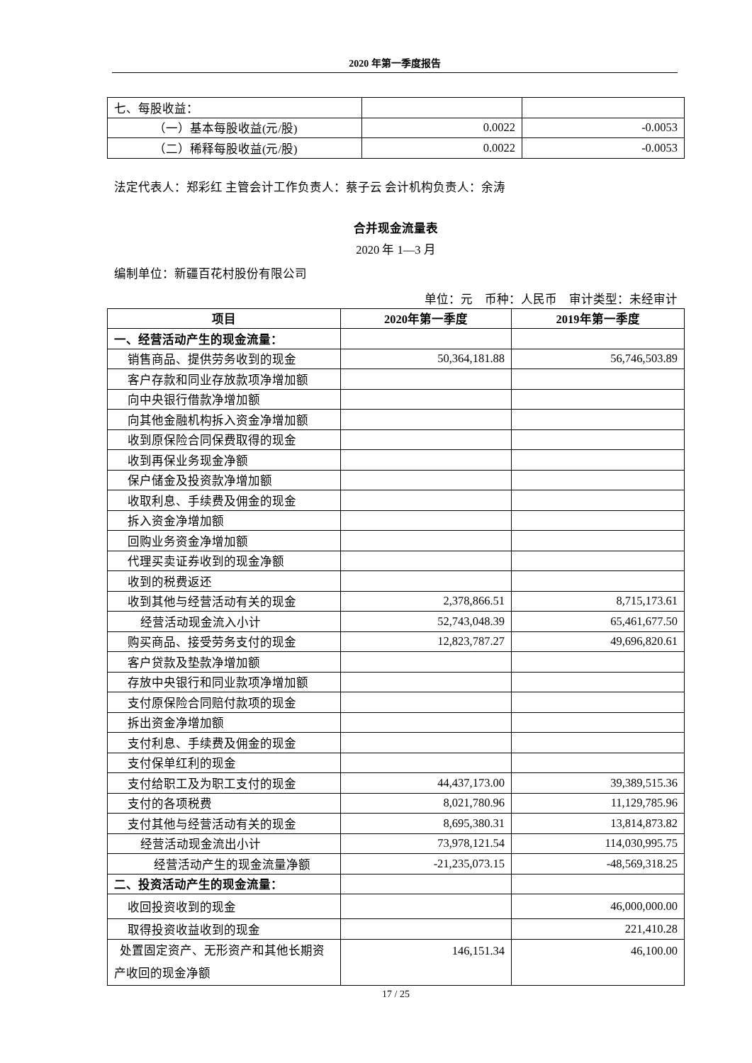2020 年第一季度报告
| 七、每股收益： | | |
| （一）基本每股收益(元/股) | 0.0022 | -0.0053 |
| （二）稀释每股收益(元/股) | 0.0022 | -0.0053 |
法定代表人：郑彩红 主管会计工作负责人：蔡子云 会计机构负责人：余涛
合并现金流量表
2020 年 1—3 月
编制单位：新疆百花村股份有限公司
单位：元　币种：人民币　审计类型：未经审计
| 项目 | 2020年第一季度 | 2019年第一季度 |
| --- | --- | --- |
| 一、经营活动产生的现金流量： | | |
| 销售商品、提供劳务收到的现金 | 50,364,181.88 | 56,746,503.89 |
| 客户存款和同业存放款项净增加额 | | |
| 向中央银行借款净增加额 | | |
| 向其他金融机构拆入资金净增加额 | | |
| 收到原保险合同保费取得的现金 | | |
| 收到再保业务现金净额 | | |
| 保户储金及投资款净增加额 | | |
| 收取利息、手续费及佣金的现金 | | |
| 拆入资金净增加额 | | |
| 回购业务资金净增加额 | | |
| 代理买卖证券收到的现金净额 | | |
| 收到的税费返还 | | |
| 收到其他与经营活动有关的现金 | 2,378,866.51 | 8,715,173.61 |
| 经营活动现金流入小计 | 52,743,048.39 | 65,461,677.50 |
| 购买商品、接受劳务支付的现金 | 12,823,787.27 | 49,696,820.61 |
| 客户贷款及垫款净增加额 | | |
| 存放中央银行和同业款项净增加额 | | |
| 支付原保险合同赔付款项的现金 | | |
| 拆出资金净增加额 | | |
| 支付利息、手续费及佣金的现金 | | |
| 支付保单红利的现金 | | |
| 支付给职工及为职工支付的现金 | 44,437,173.00 | 39,389,515.36 |
| 支付的各项税费 | 8,021,780.96 | 11,129,785.96 |
| 支付其他与经营活动有关的现金 | 8,695,380.31 | 13,814,873.82 |
| 经营活动现金流出小计 | 73,978,121.54 | 114,030,995.75 |
| 经营活动产生的现金流量净额 | -21,235,073.15 | -48,569,318.25 |
| 二、投资活动产生的现金流量： | | |
| 收回投资收到的现金 | | 46,000,000.00 |
| 取得投资收益收到的现金 | | 221,410.28 |
| 处置固定资产、无形资产和其他长期资产收回的现金净额 | 146,151.34 | 46,100.00 |
17 / 25